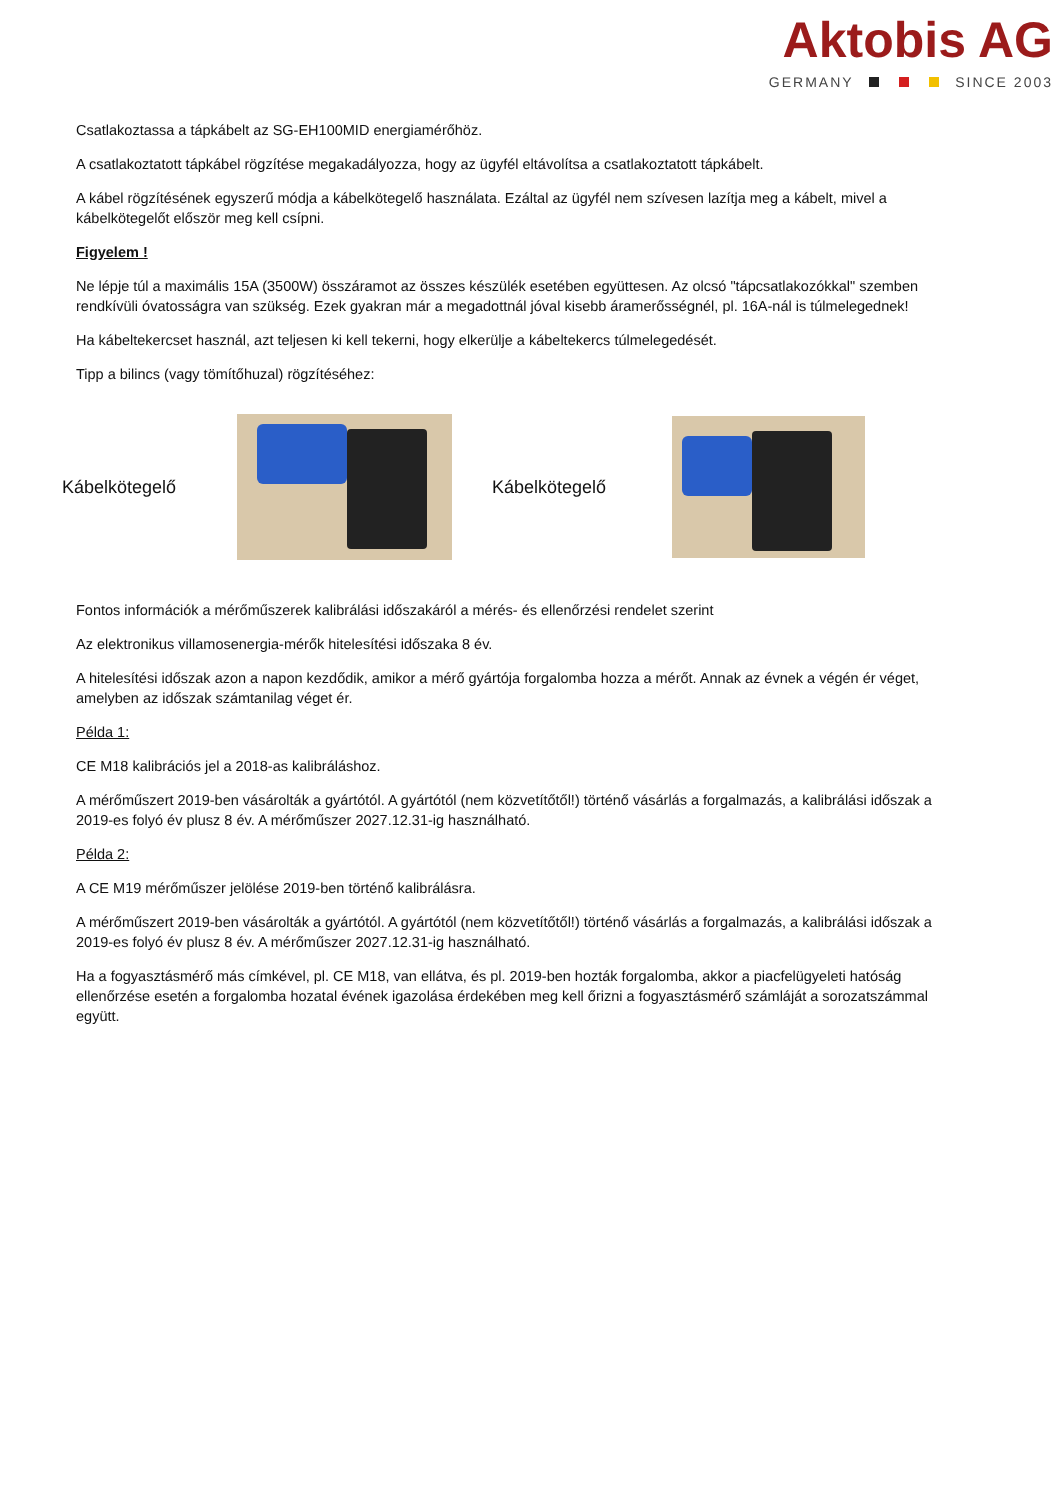Aktobis AG
GERMANY SINCE 2003
Csatlakoztassa a tápkábelt az SG-EH100MID energiamérőhöz.
A csatlakoztatott tápkábel rögzítése megakadályozza, hogy az ügyfél eltávolítsa a csatlakoztatott tápkábelt.
A kábel rögzítésének egyszerű módja a kábelkötegelő használata. Ezáltal az ügyfél nem szívesen lazítja meg a kábelt, mivel a kábelkötegelőt először meg kell csípni.
Figyelem !
Ne lépje túl a maximális 15A (3500W) összáramot az összes készülék esetében együttesen. Az olcsó "tápcsatlakozókkal" szemben rendkívüli óvatosságra van szükség. Ezek gyakran már a megadottnál jóval kisebb áramerősségnél, pl. 16A-nál is túlmelegednek!
Ha kábeltekercset használ, azt teljesen ki kell tekerni, hogy elkerülje a kábeltekercs túlmelegedését.
Tipp a bilincs (vagy tömítőhuzal) rögzítéséhez:
Kábelkötegelő Kábelkötegelő
Fontos információk a mérőműszerek kalibrálási időszakáról a mérés- és ellenőrzési rendelet szerint
Az elektronikus villamosenergia-mérők hitelesítési időszaka 8 év.
A hitelesítési időszak azon a napon kezdődik, amikor a mérő gyártója forgalomba hozza a mérőt. Annak az évnek a végén ér véget, amelyben az időszak számtanilag véget ér.
Példa 1:
CE M18 kalibrációs jel a 2018-as kalibráláshoz.
A mérőműszert 2019-ben vásárolták a gyártótól. A gyártótól (nem közvetítőtől!) történő vásárlás a forgalmazás, a kalibrálási időszak a 2019-es folyó év plusz 8 év. A mérőműszer 2027.12.31-ig használható.
Példa 2:
A CE M19 mérőműszer jelölése 2019-ben történő kalibrálásra.
A mérőműszert 2019-ben vásárolták a gyártótól. A gyártótól (nem közvetítőtől!) történő vásárlás a forgalmazás, a kalibrálási időszak a 2019-es folyó év plusz 8 év. A mérőműszer 2027.12.31-ig használható.
Ha a fogyasztásmérő más címkével, pl. CE M18, van ellátva, és pl. 2019-ben hozták forgalomba, akkor a piacfelügyeleti hatóság ellenőrzése esetén a forgalomba hozatal évének igazolása érdekében meg kell őrizni a fogyasztásmérő számláját a sorozatszámmal együtt.